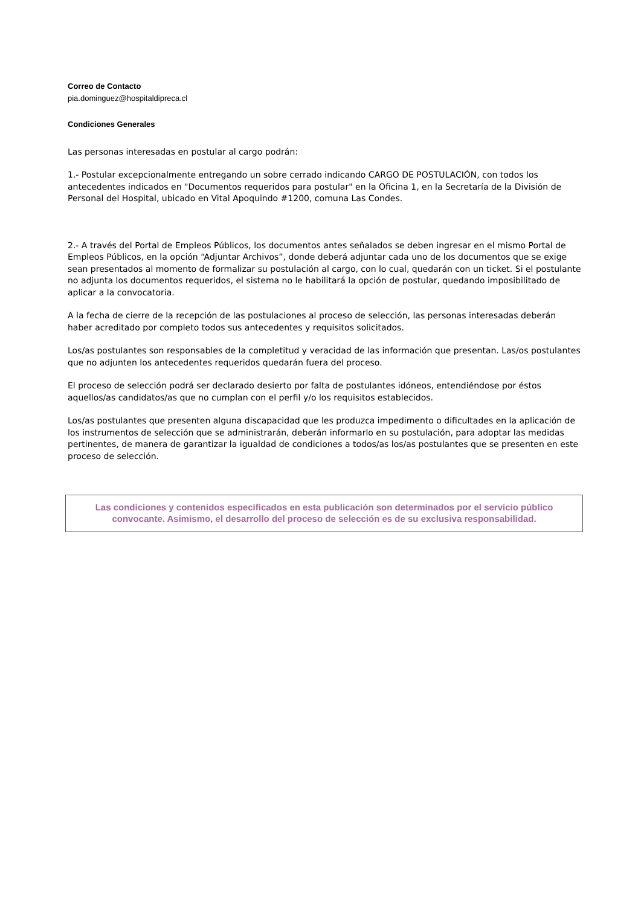Correo de Contacto
pia.dominguez@hospitaldipreca.cl
Condiciones Generales
Las personas interesadas en postular al cargo podrán:
1.- Postular excepcionalmente entregando un sobre cerrado indicando CARGO DE POSTULACIÓN, con todos los antecedentes indicados en "Documentos requeridos para postular" en la Oficina 1, en la Secretaría de la División de Personal del Hospital, ubicado en Vital Apoquindo #1200, comuna Las Condes.
2.- A través del Portal de Empleos Públicos, los documentos antes señalados se deben ingresar en el mismo Portal de Empleos Públicos, en la opción “Adjuntar Archivos”, donde deberá adjuntar cada uno de los documentos que se exige sean presentados al momento de formalizar su postulación al cargo, con lo cual, quedarán con un ticket. Si el postulante no adjunta los documentos requeridos, el sistema no le habilitará la opción de postular, quedando imposibilitado de aplicar a la convocatoria.
A la fecha de cierre de la recepción de las postulaciones al proceso de selección, las personas interesadas deberán haber acreditado por completo todos sus antecedentes y requisitos solicitados.
Los/as postulantes son responsables de la completitud y veracidad de las información que presentan. Las/os postulantes que no adjunten los antecedentes requeridos quedarán fuera del proceso.
El proceso de selección podrá ser declarado desierto por falta de postulantes idóneos, entendiéndose por éstos aquellos/as candidatos/as que no cumplan con el perfil y/o los requisitos establecidos.
Los/as postulantes que presenten alguna discapacidad que les produzca impedimento o dificultades en la aplicación de los instrumentos de selección que se administrarán, deberán informarlo en su postulación, para adoptar las medidas pertinentes, de manera de garantizar la igualdad de condiciones a todos/as los/as postulantes que se presenten en este proceso de selección.
Las condiciones y contenidos especificados en esta publicación son determinados por el servicio público convocante. Asimismo, el desarrollo del proceso de selección es de su exclusiva responsabilidad.